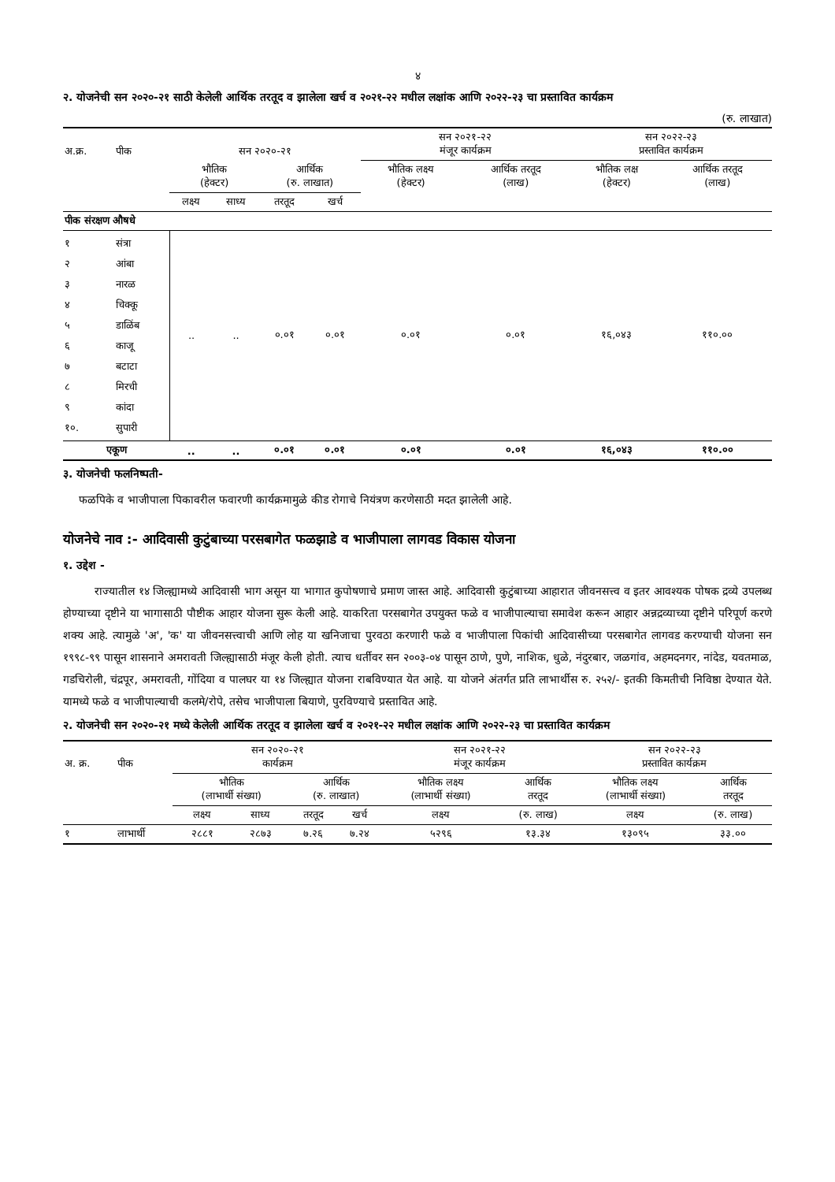४
२. योजनेची सन २०२०-२१ साठी केलेली आर्थिक तरतूद व झालेला खर्च व २०२१-२२ मधील लक्षांक आणि २०२२-२३ चा प्रस्तावित कार्यक्रम
(रु. लाखात)
| अ.क्र. | पीक | सन २०२०-२१ | | | | सन २०२१-२२ मंजूर कार्यक्रम | | सन २०२२-२३ प्रस्तावित कार्यक्रम | |
| --- | --- | --- | --- | --- | --- | --- | --- | --- | --- |
| | | भौतिक (हेक्टर) | | आर्थिक (रु. लाखात) | | भौतिक लक्ष्य (हेक्टर) | आर्थिक तरतूद (लाख) | भौतिक लक्ष (हेक्टर) | आर्थिक तरतूद (लाख) |
| | | लक्ष्य | साध्य | तरतूद | खर्च | | | | |
| पीक संरक्षण औषधे | | | | | | | | | |
| १ २ ३ ४ ५ ६ ७ ८ ९ १०. | संत्रा आंबा नारळ चिक्कू डाळिंब काजू बटाटा मिरची कांदा सुपारी | .. | .. | ०.०१ | ०.०१ | ०.०१ | ०.०१ | १६,०४३ | ११०.०० |
| एकूण | | .. | .. | ०.०१ | ०.०१ | ०.०१ | ०.०१ | १६,०४३ | ११०.०० |
३. योजनेची फलनिष्पती-
फळपिके व भाजीपाला पिकावरील फवारणी कार्यक्रमामुळे कीड रोगाचे नियंत्रण करणेसाठी मदत झालेली आहे.
योजनेचे नाव :- आदिवासी कुटुंबाच्या परसबागेत फळझाडे व भाजीपाला लागवड विकास योजना
१. उद्देश -
राज्यातील १४ जिल्ह्यामध्ये आदिवासी भाग असून या भागात कुपोषणाचे प्रमाण जास्त आहे. आदिवासी कुटुंबाच्या आहारात जीवनसत्त्व व इतर आवश्यक पोषक द्रव्ये उपलब्ध होण्याच्या दृष्टीने या भागासाठी पौष्टीक आहार योजना सुरू केली आहे. याकरिता परसबागेत उपयुक्त फळे व भाजीपाल्याचा समावेश करून आहार अन्नद्रव्याच्या दृष्टीने परिपूर्ण करणे शक्य आहे. त्यामुळे 'अ', 'क' या जीवनसत्त्वाची आणि लोह या खनिजाचा पुरवठा करणारी फळे व भाजीपाला पिकांची आदिवासीच्या परसबागेत लागवड करण्याची योजना सन १९९८-९९ पासून शासनाने अमरावती जिल्ह्यासाठी मंजूर केली होती. त्याच धर्तीवर सन २००३-०४ पासून ठाणे, पुणे, नाशिक, धुळे, नंदुरबार, जळगांव, अहमदनगर, नांदेड, यवतमाळ, गडचिरोली, चंद्रपूर, अमरावती, गोंदिया व पालघर या १४ जिल्ह्यात योजना राबविण्यात येत आहे. या योजने अंतर्गत प्रति लाभार्थीस रु. २५२/- इतकी किमतीची निविष्ठा देण्यात येते. यामध्ये फळे व भाजीपाल्याची कलमे/रोपे, तसेच भाजीपाला बियाणे, पुरविण्याचे प्रस्तावित आहे.
२. योजनेची सन २०२०-२१ मध्ये केलेली आर्थिक तरतूद व झालेला खर्च व २०२१-२२ मधील लक्षांक आणि २०२२-२३ चा प्रस्तावित कार्यक्रम
| अ. क्र. | पीक | सन २०२०-२१ कार्यक्रम | | | | सन २०२१-२२ मंजूर कार्यक्रम | | सन २०२२-२३ प्रस्तावित कार्यक्रम | |
| --- | --- | --- | --- | --- | --- | --- | --- | --- | --- |
| | | भौतिक (लाभार्थी संख्या) | | आर्थिक (रु. लाखात) | | भौतिक लक्ष्य (लाभार्थी संख्या) | आर्थिक तरतूद | भौतिक लक्ष्य (लाभार्थी संख्या) | आर्थिक तरतूद |
| | | लक्ष्य | साध्य | तरतूद | खर्च | लक्ष्य | (रु. लाख) | लक्ष्य | (रु. लाख) |
| १ | लाभार्थी | २८८१ | २८७३ | ७.२६ | ७.२४ | ५२९६ | १३.३४ | १३०९५ | ३३.०० |